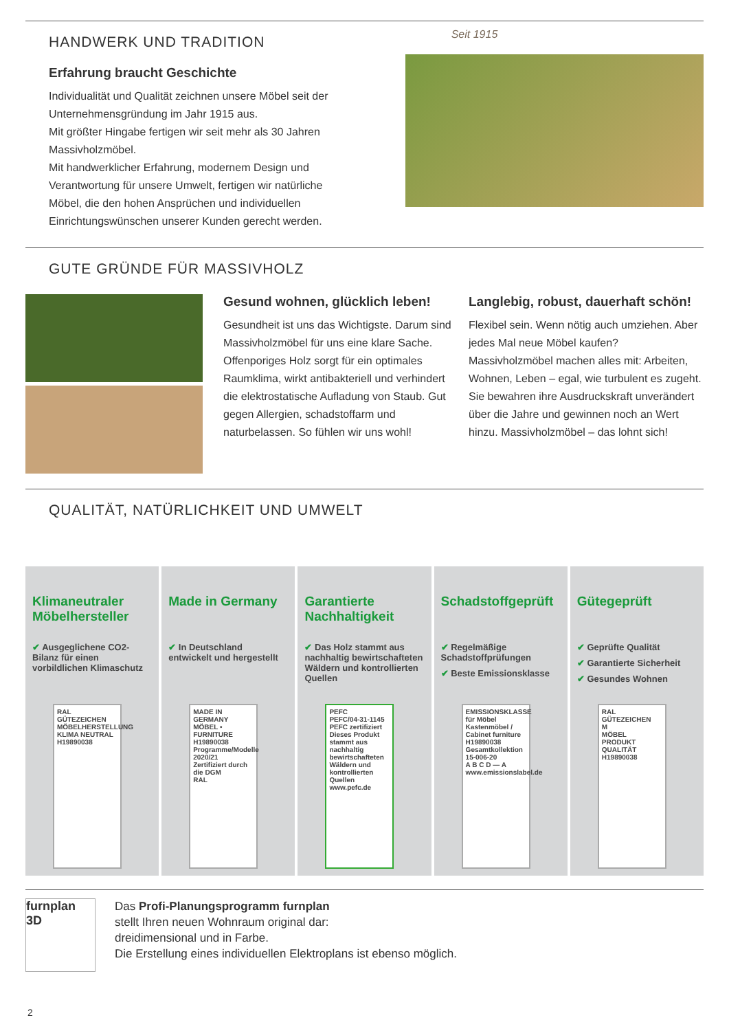HANDWERK UND TRADITION
Erfahrung braucht Geschichte
Individualität und Qualität zeichnen unsere Möbel seit der Unternehmensgründung im Jahr 1915 aus.
Mit größter Hingabe fertigen wir seit mehr als 30 Jahren Massivholzmöbel.
Mit handwerklicher Erfahrung, modernem Design und Verantwortung für unsere Umwelt, fertigen wir natürliche Möbel, die den hohen Ansprüchen und individuellen Einrichtungswünschen unserer Kunden gerecht werden.
Seit 1915
GUTE GRÜNDE FÜR MASSIVHOLZ
Gesund wohnen, glücklich leben!
Gesundheit ist uns das Wichtigste. Darum sind Massivholzmöbel für uns eine klare Sache. Offen­poriges Holz sorgt für ein optimales Raumklima, wirkt antibakteriell und verhindert die elektrostatische Aufladung von Staub. Gut gegen Allergien, schad­stoffarm und naturbelassen. So fühlen wir uns wohl!
Langlebig, robust, dauerhaft schön!
Flexibel sein. Wenn nötig auch umziehen. Aber jedes Mal neue Möbel kaufen? Massivholzmöbel machen alles mit: Arbeiten, Wohnen, Leben – egal, wie turbulent es zugeht. Sie bewahren ihre Ausdrucks­kraft unverändert über die Jahre und gewinnen noch an Wert hinzu. Massivholzmöbel – das lohnt sich!
QUALITÄT, NATÜRLICHKEIT UND UMWELT
Klimaneutraler Möbelhersteller
✔ Ausgeglichene CO2-Bilanz für einen vorbildlichen Klimaschutz
RAL GÜTEZEICHEN
MÖBELHERSTELLUNG KLIMA NEUTRAL
H19890038
Made in Germany
✔ In Deutschland entwickelt und hergestellt
MADE IN GERMANY
MÖBEL • FURNITURE
H19890038
Programme/Modelle 2020/21
Zertifiziert durch die DGM
RAL
Garantierte Nachhaltigkeit
✔ Das Holz stammt aus nachhaltig bewirtschaf­teten Wäldern und kontrollierten Quellen
PEFC
PEFC/04-31-1145
PEFC zertifiziert
Dieses Produkt stammt aus nachhaltig bewirtschafteten Wäldern und kontrollierten Quellen
www.pefc.de
Schadstoffgeprüft
✔ Regelmäßige Schadstoffprüfungen
✔ Beste Emissionsklasse
EMISSIONSKLASSE für Möbel
Kastenmöbel / Cabinet furniture
H19890038
Gesamtkollektion
15-006-20
A B C D — A
www.emissionslabel.de
Gütegeprüft
✔ Geprüfte Qualität
✔ Garantierte Sicherheit
✔ Gesundes Wohnen
RAL GÜTEZEICHEN
M
MÖBEL PRODUKT QUALITÄT
H19890038
furnplan
3D
Das Profi-Planungsprogramm furnplan
stellt Ihren neuen Wohnraum original dar:
dreidimensional und in Farbe.
Die Erstellung eines individuellen Elektroplans ist ebenso möglich.
2